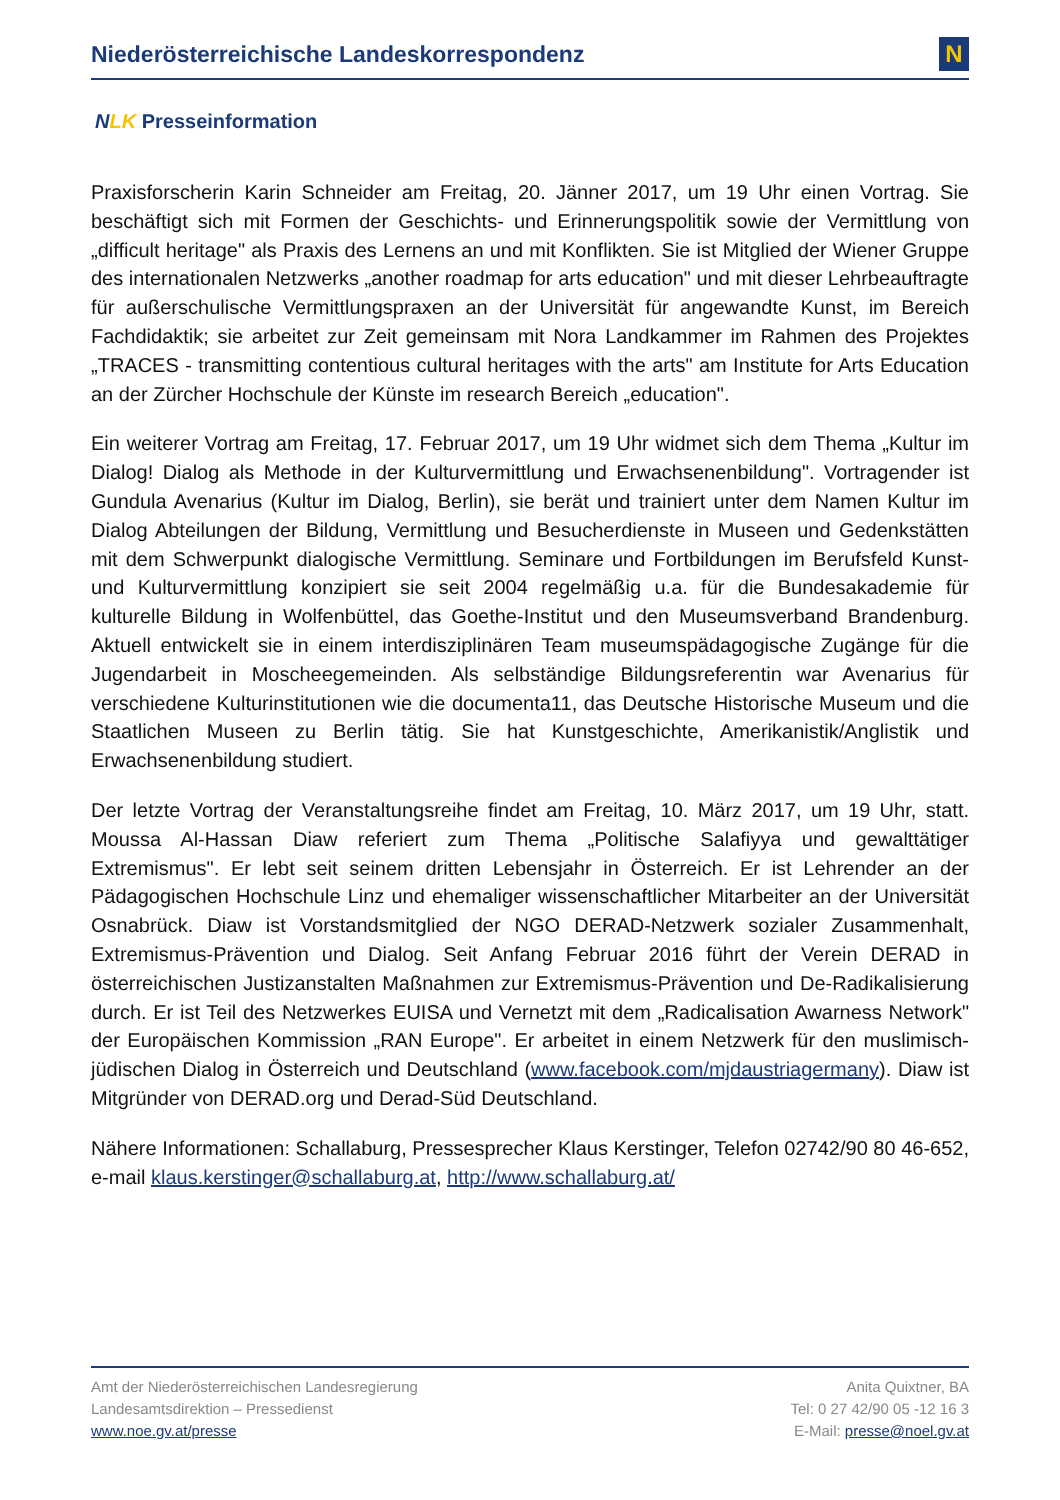Niederösterreichische Landeskorrespondenz
N
NLK Presseinformation
Praxisforscherin Karin Schneider am Freitag, 20. Jänner 2017, um 19 Uhr einen Vortrag. Sie beschäftigt sich mit Formen der Geschichts- und Erinnerungspolitik sowie der Vermittlung von „difficult heritage" als Praxis des Lernens an und mit Konflikten. Sie ist Mitglied der Wiener Gruppe des internationalen Netzwerks „another roadmap for arts education" und mit dieser Lehrbeauftragte für außerschulische Vermittlungspraxen an der Universität für angewandte Kunst, im Bereich Fachdidaktik; sie arbeitet zur Zeit gemeinsam mit Nora Landkammer im Rahmen des Projektes „TRACES - transmitting contentious cultural heritages with the arts" am Institute for Arts Education an der Zürcher Hochschule der Künste im research Bereich „education".
Ein weiterer Vortrag am Freitag, 17. Februar 2017, um 19 Uhr widmet sich dem Thema „Kultur im Dialog! Dialog als Methode in der Kulturvermittlung und Erwachsenenbildung". Vortragender ist Gundula Avenarius (Kultur im Dialog, Berlin), sie berät und trainiert unter dem Namen Kultur im Dialog Abteilungen der Bildung, Vermittlung und Besucherdienste in Museen und Gedenkstätten mit dem Schwerpunkt dialogische Vermittlung. Seminare und Fortbildungen im Berufsfeld Kunst- und Kulturvermittlung konzipiert sie seit 2004 regelmäßig u.a. für die Bundesakademie für kulturelle Bildung in Wolfenbüttel, das Goethe-Institut und den Museumsverband Brandenburg. Aktuell entwickelt sie in einem interdisziplinären Team museumspädagogische Zugänge für die Jugendarbeit in Moscheegemeinden. Als selbständige Bildungsreferentin war Avenarius für verschiedene Kulturinstitutionen wie die documenta11, das Deutsche Historische Museum und die Staatlichen Museen zu Berlin tätig. Sie hat Kunstgeschichte, Amerikanistik/Anglistik und Erwachsenenbildung studiert.
Der letzte Vortrag der Veranstaltungsreihe findet am Freitag, 10. März 2017, um 19 Uhr, statt. Moussa Al-Hassan Diaw referiert zum Thema „Politische Salafiyya und gewalttätiger Extremismus". Er lebt seit seinem dritten Lebensjahr in Österreich. Er ist Lehrender an der Pädagogischen Hochschule Linz und ehemaliger wissenschaftlicher Mitarbeiter an der Universität Osnabrück. Diaw ist Vorstandsmitglied der NGO DERAD-Netzwerk sozialer Zusammenhalt, Extremismus-Prävention und Dialog. Seit Anfang Februar 2016 führt der Verein DERAD in österreichischen Justizanstalten Maßnahmen zur Extremismus-Prävention und De-Radikalisierung durch. Er ist Teil des Netzwerkes EUISA und Vernetzt mit dem „Radicalisation Awarness Network" der Europäischen Kommission „RAN Europe". Er arbeitet in einem Netzwerk für den muslimisch-jüdischen Dialog in Österreich und Deutschland (www.facebook.com/mjdaustriagermany). Diaw ist Mitgründer von DERAD.org und Derad-Süd Deutschland.
Nähere Informationen: Schallaburg, Pressesprecher Klaus Kerstinger, Telefon 02742/90 80 46-652, e-mail klaus.kerstinger@schallaburg.at, http://www.schallaburg.at/
Amt der Niederösterreichischen Landesregierung
Landesamtsdirektion – Pressedienst
www.noe.gv.at/presse
Anita Quixtner, BA
Tel: 0 27 42/90 05 -12 16 3
E-Mail: presse@noel.gv.at